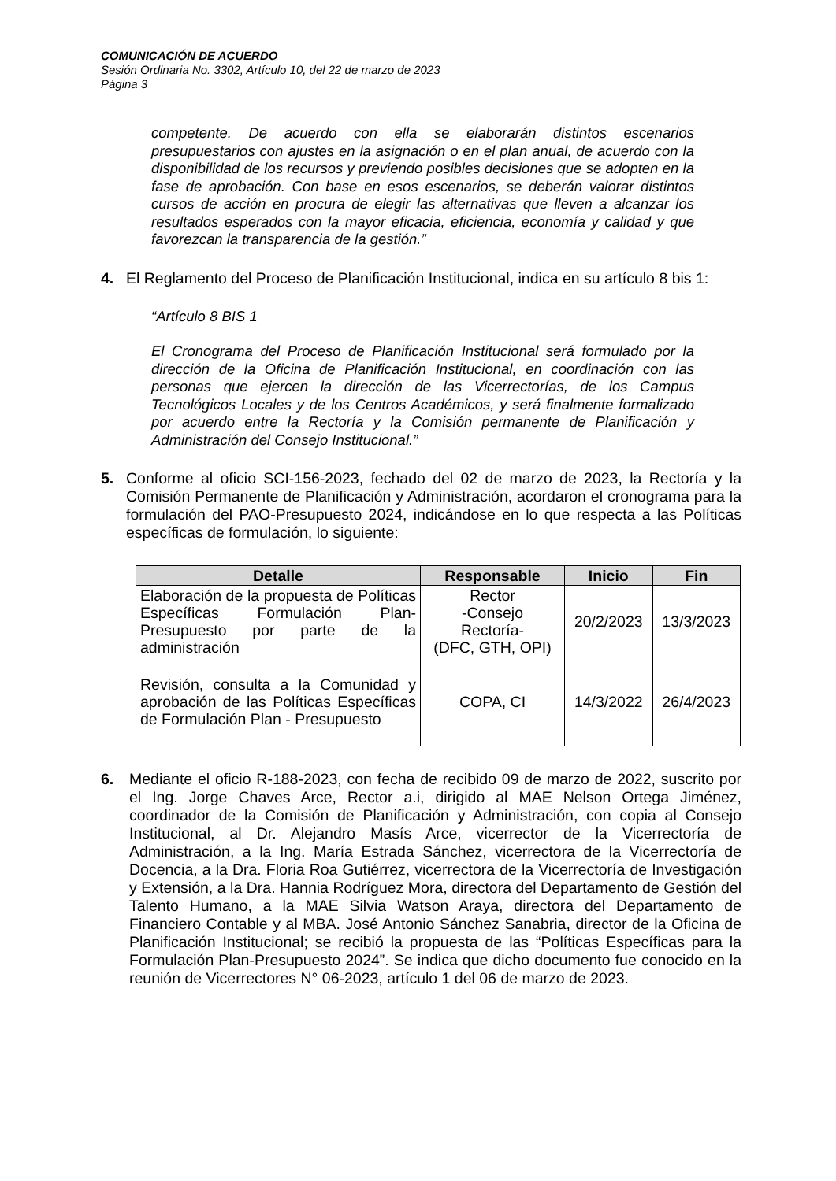COMUNICACIÓN DE ACUERDO
Sesión Ordinaria No. 3302, Artículo 10, del 22 de marzo de 2023
Página 3
competente. De acuerdo con ella se elaborarán distintos escenarios presupuestarios con ajustes en la asignación o en el plan anual, de acuerdo con la disponibilidad de los recursos y previendo posibles decisiones que se adopten en la fase de aprobación. Con base en esos escenarios, se deberán valorar distintos cursos de acción en procura de elegir las alternativas que lleven a alcanzar los resultados esperados con la mayor eficacia, eficiencia, economía y calidad y que favorezcan la transparencia de la gestión.”
4. El Reglamento del Proceso de Planificación Institucional, indica en su artículo 8 bis 1:
“Artículo 8 BIS 1
El Cronograma del Proceso de Planificación Institucional será formulado por la dirección de la Oficina de Planificación Institucional, en coordinación con las personas que ejercen la dirección de las Vicerrectorías, de los Campus Tecnológicos Locales y de los Centros Académicos, y será finalmente formalizado por acuerdo entre la Rectoría y la Comisión permanente de Planificación y Administración del Consejo Institucional.”
5. Conforme al oficio SCI-156-2023, fechado del 02 de marzo de 2023, la Rectoría y la Comisión Permanente de Planificación y Administración, acordaron el cronograma para la formulación del PAO-Presupuesto 2024, indicándose en lo que respecta a las Políticas específicas de formulación, lo siguiente:
| Detalle | Responsable | Inicio | Fin |
| --- | --- | --- | --- |
| Elaboración de la propuesta de Políticas Específicas Formulación Plan-Presupuesto por parte de la administración | Rector -Consejo Rectoría- (DFC, GTH, OPI) | 20/2/2023 | 13/3/2023 |
| Revisión, consulta a la Comunidad y aprobación de las Políticas Específicas de Formulación Plan - Presupuesto | COPA, CI | 14/3/2022 | 26/4/2023 |
6. Mediante el oficio R-188-2023, con fecha de recibido 09 de marzo de 2022, suscrito por el Ing. Jorge Chaves Arce, Rector a.i, dirigido al MAE Nelson Ortega Jiménez, coordinador de la Comisión de Planificación y Administración, con copia al Consejo Institucional, al Dr. Alejandro Masís Arce, vicerrector de la Vicerrectoría de Administración, a la Ing. María Estrada Sánchez, vicerrectora de la Vicerrectoría de Docencia, a la Dra. Floria Roa Gutiérrez, vicerrectora de la Vicerrectoría de Investigación y Extensión, a la Dra. Hannia Rodríguez Mora, directora del Departamento de Gestión del Talento Humano, a la MAE Silvia Watson Araya, directora del Departamento de Financiero Contable y al MBA. José Antonio Sánchez Sanabria, director de la Oficina de Planificación Institucional; se recibió la propuesta de las “Políticas Específicas para la Formulación Plan-Presupuesto 2024”. Se indica que dicho documento fue conocido en la reunión de Vicerrectores N° 06-2023, artículo 1 del 06 de marzo de 2023.